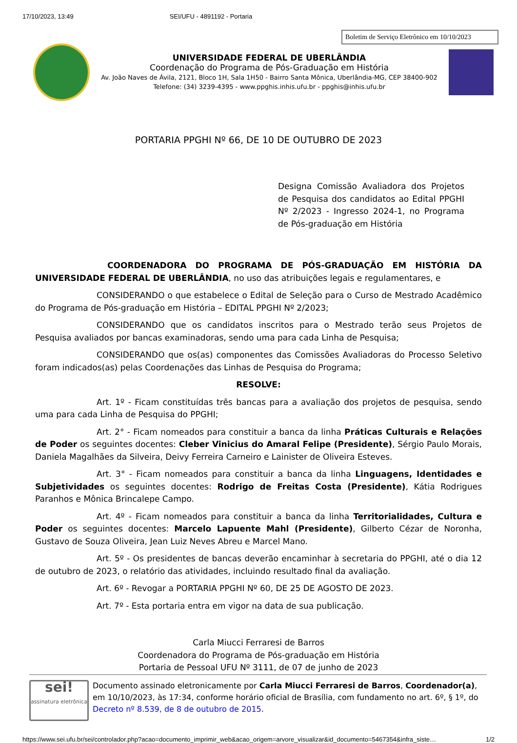17/10/2023, 13:49 SEI/UFU - 4891192 - Portaria
Boletim de Serviço Eletrônico em 10/10/2023
UNIVERSIDADE FEDERAL DE UBERLÂNDIA
Coordenação do Programa de Pós-Graduação em História
Av. João Naves de Ávila, 2121, Bloco 1H, Sala 1H50 - Bairro Santa Mônica, Uberlândia-MG, CEP 38400-902
Telefone: (34) 3239-4395 - www.ppghis.inhis.ufu.br - ppghis@inhis.ufu.br
PORTARIA PPGHI Nº 66, DE 10 DE OUTUBRO DE 2023
Designa Comissão Avaliadora dos Projetos de Pesquisa dos candidatos ao Edital PPGHI Nº 2/2023 - Ingresso 2024-1, no Programa de Pós-graduação em História
COORDENADORA DO PROGRAMA DE PÓS-GRADUAÇÃO EM HISTÓRIA DA UNIVERSIDADE FEDERAL DE UBERLÂNDIA, no uso das atribuições legais e regulamentares, e
CONSIDERANDO o que estabelece o Edital de Seleção para o Curso de Mestrado Acadêmico do Programa de Pós-graduação em História – EDITAL PPGHI Nº 2/2023;
CONSIDERANDO que os candidatos inscritos para o Mestrado terão seus Projetos de Pesquisa avaliados por bancas examinadoras, sendo uma para cada Linha de Pesquisa;
CONSIDERANDO que os(as) componentes das Comissões Avaliadoras do Processo Seletivo foram indicados(as) pelas Coordenações das Linhas de Pesquisa do Programa;
RESOLVE:
Art. 1º - Ficam constituídas três bancas para a avaliação dos projetos de pesquisa, sendo uma para cada Linha de Pesquisa do PPGHI;
Art. 2° - Ficam nomeados para constituir a banca da linha Práticas Culturais e Relações de Poder os seguintes docentes: Cleber Vinicius do Amaral Felipe (Presidente), Sérgio Paulo Morais, Daniela Magalhães da Silveira, Deivy Ferreira Carneiro e Lainister de Oliveira Esteves.
Art. 3° - Ficam nomeados para constituir a banca da linha Linguagens, Identidades e Subjetividades os seguintes docentes: Rodrigo de Freitas Costa (Presidente), Kátia Rodrigues Paranhos e Mônica Brincalepe Campo.
Art. 4º - Ficam nomeados para constituir a banca da linha Territorialidades, Cultura e Poder os seguintes docentes: Marcelo Lapuente Mahl (Presidente), Gilberto Cézar de Noronha, Gustavo de Souza Oliveira, Jean Luiz Neves Abreu e Marcel Mano.
Art. 5º - Os presidentes de bancas deverão encaminhar à secretaria do PPGHI, até o dia 12 de outubro de 2023, o relatório das atividades, incluindo resultado final da avaliação.
Art. 6º - Revogar a PORTARIA PPGHI Nº 60, DE 25 DE AGOSTO DE 2023.
Art. 7º - Esta portaria entra em vigor na data de sua publicação.
Carla Miucci Ferraresi de Barros
Coordenadora do Programa de Pós-graduação em História
Portaria de Pessoal UFU Nº 3111, de 07 de junho de 2023
sei!
assinatura eletrônica
Documento assinado eletronicamente por Carla Miucci Ferraresi de Barros, Coordenador(a), em 10/10/2023, às 17:34, conforme horário oficial de Brasília, com fundamento no art. 6º, § 1º, do Decreto nº 8.539, de 8 de outubro de 2015.
https://www.sei.ufu.br/sei/controlador.php?acao=documento_imprimir_web&acao_origem=arvore_visualizar&id_documento=5467354&infra_siste… 1/2